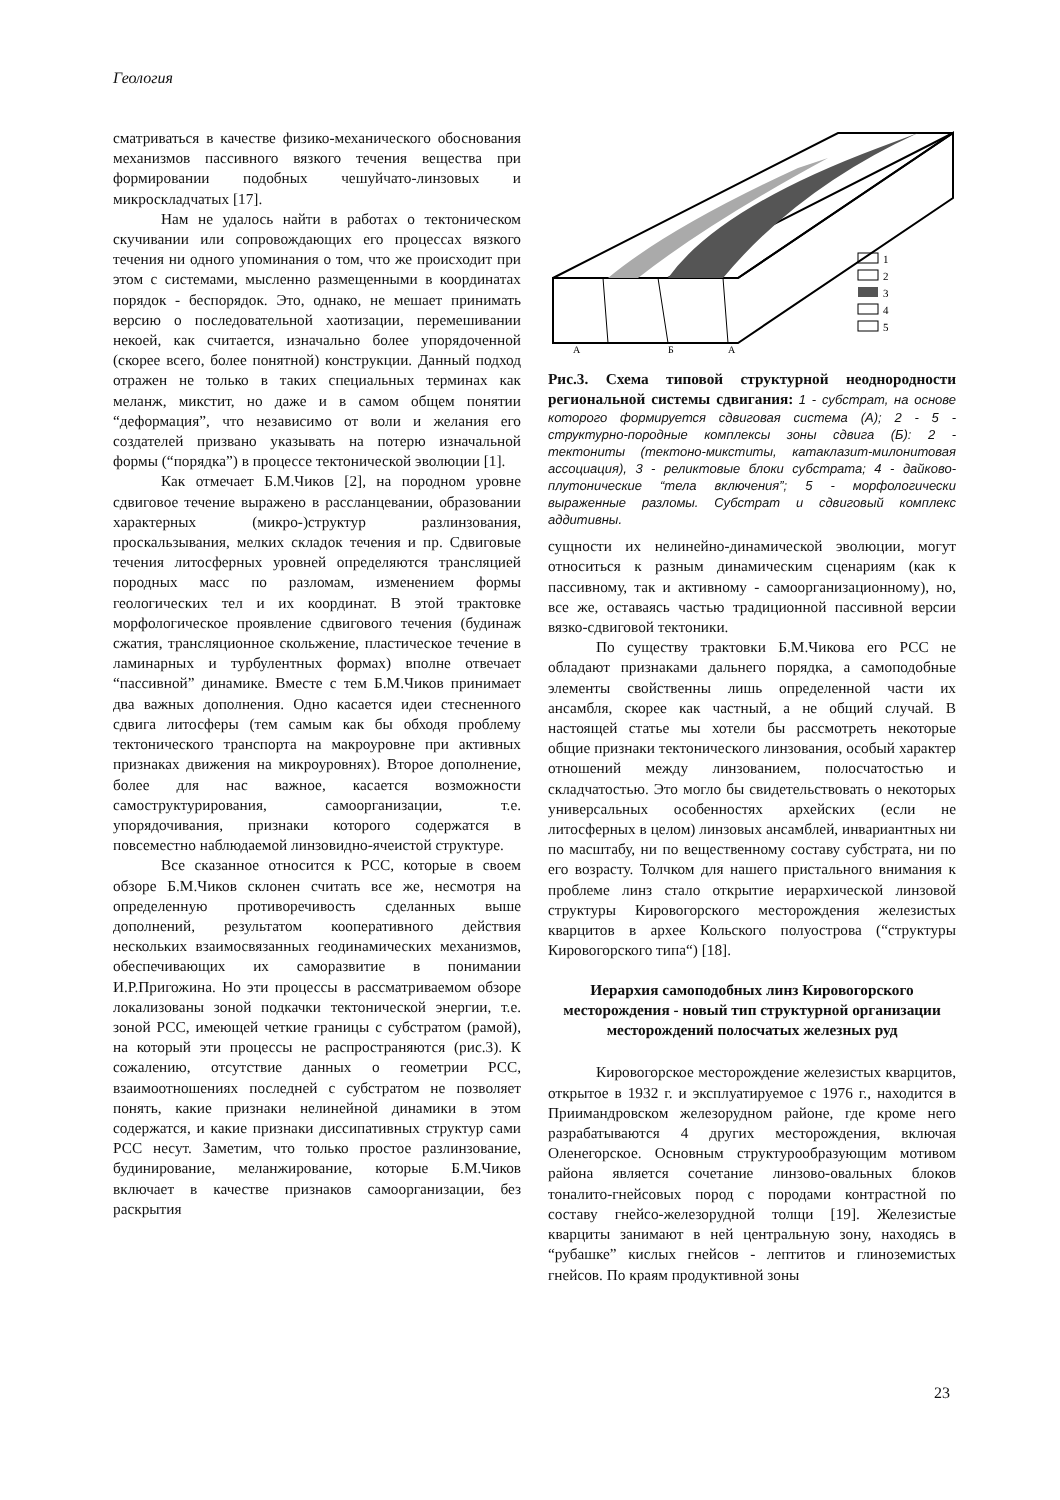Геология
сматриваться в качестве физико-механического обоснования механизмов пассивного вязкого течения вещества при формировании подобных чешуйчато-линзовых и микроскладчатых [17].
Нам не удалось найти в работах о тектоническом скучивании или сопровождающих его процессах вязкого течения ни одного упоминания о том, что же происходит при этом с системами, мысленно размещенными в координатах порядок - беспорядок. Это, однако, не мешает принимать версию о последовательной хаотизации, перемешивании некоей, как считается, изначально более упорядоченной (скорее всего, более понятной) конструкции. Данный подход отражен не только в таких специальных терминах как меланж, микстит, но даже и в самом общем понятии “деформация”, что независимо от воли и желания его создателей призвано указывать на потерю изначальной формы (“порядка”) в процессе тектонической эволюции [1].
Как отмечает Б.М.Чиков [2], на породном уровне сдвиговое течение выражено в рассланцевании, образовании характерных (микро-)структур разлинзования, проскальзывания, мелких складок течения и пр. Сдвиговые течения литосферных уровней определяются трансляцией породных масс по разломам, изменением формы геологических тел и их координат. В этой трактовке морфологическое проявление сдвигового течения (будинаж сжатия, трансляционное скольжение, пластическое течение в ламинарных и турбулентных формах) вполне отвечает “пассивной” динамике. Вместе с тем Б.М.Чиков принимает два важных дополнения. Одно касается идеи стесненного сдвига литосферы (тем самым как бы обходя проблему тектонического транспорта на макроуровне при активных признаках движения на микроуровнях). Второе дополнение, более для нас важное, касается возможности самоструктурирования, самоорганизации, т.е. упорядочивания, признаки которого содержатся в повсеместно наблюдаемой линзовидно-ячеистой структуре.
Все сказанное относится к РСС, которые в своем обзоре Б.М.Чиков склонен считать все же, несмотря на определенную противоречивость сделанных выше дополнений, результатом кооперативного действия нескольких взаимосвязанных геодинамических механизмов, обеспечивающих их саморазвитие в понимании И.Р.Пригожина. Но эти процессы в рассматриваемом обзоре локализованы зоной подкачки тектонической энергии, т.е. зоной РСС, имеющей четкие границы с субстратом (рамой), на который эти процессы не распространяются (рис.3). К сожалению, отсутствие данных о геометрии РСС, взаимоотношениях последней с субстратом не позволяет понять, какие признаки нелинейной динамики в этом содержатся, и какие признаки диссипативных структур сами РСС несут. Заметим, что только простое разлинзование, будинирование, меланжирование, которые Б.М.Чиков включает в качестве признаков самоорганизации, без раскрытия
1
2
3
4
5
А
Б
А
Рис.3. Схема типовой структурной неоднородности региональной системы сдвигания: 1 - субстрат, на основе которого формируется сдвиговая система (А); 2 - 5 - структурно-породные комплексы зоны сдвига (Б): 2 - тектониты (тектоно-микститы, катаклазит-милонитовая ассоциация), 3 - реликтовые блоки субстрата; 4 - дайково-плутонические “тела включения”; 5 - морфологически выраженные разломы. Субстрат и сдвиговый комплекс аддитивны.
сущности их нелинейно-динамической эволюции, могут относиться к разным динамическим сценариям (как к пассивному, так и активному - самоорганизационному), но, все же, оставаясь частью традиционной пассивной версии вязко-сдвиговой тектоники.
По существу трактовки Б.М.Чикова его РСС не обладают признаками дальнего порядка, а самоподобные элементы свойственны лишь определенной части их ансамбля, скорее как частный, а не общий случай. В настоящей статье мы хотели бы рассмотреть некоторые общие признаки тектонического линзования, особый характер отношений между линзованием, полосчатостью и складчатостью. Это могло бы свидетельствовать о некоторых универсальных особенностях архейских (если не литосферных в целом) линзовых ансамблей, инвариантных ни по масштабу, ни по вещественному составу субстрата, ни по его возрасту. Толчком для нашего пристального внимания к проблеме линз стало открытие иерархической линзовой структуры Кировогорского месторождения железистых кварцитов в архее Кольского полуострова (“структуры Кировогорского типа“) [18].
Иерархия самоподобных линз Кировогорского месторождения - новый тип структурной организации месторождений полосчатых железных руд
Кировогорское месторождение железистых кварцитов, открытое в 1932 г. и эксплуатируемое с 1976 г., находится в Приимандровском железорудном районе, где кроме него разрабатываются 4 других месторождения, включая Оленегорское. Основным структурообразующим мотивом района является сочетание линзово-овальных блоков тоналито-гнейсовых пород с породами контрастной по составу гнейсо-железорудной толщи [19]. Железистые кварциты занимают в ней центральную зону, находясь в “рубашке” кислых гнейсов - лептитов и глиноземистых гнейсов. По краям продуктивной зоны
23